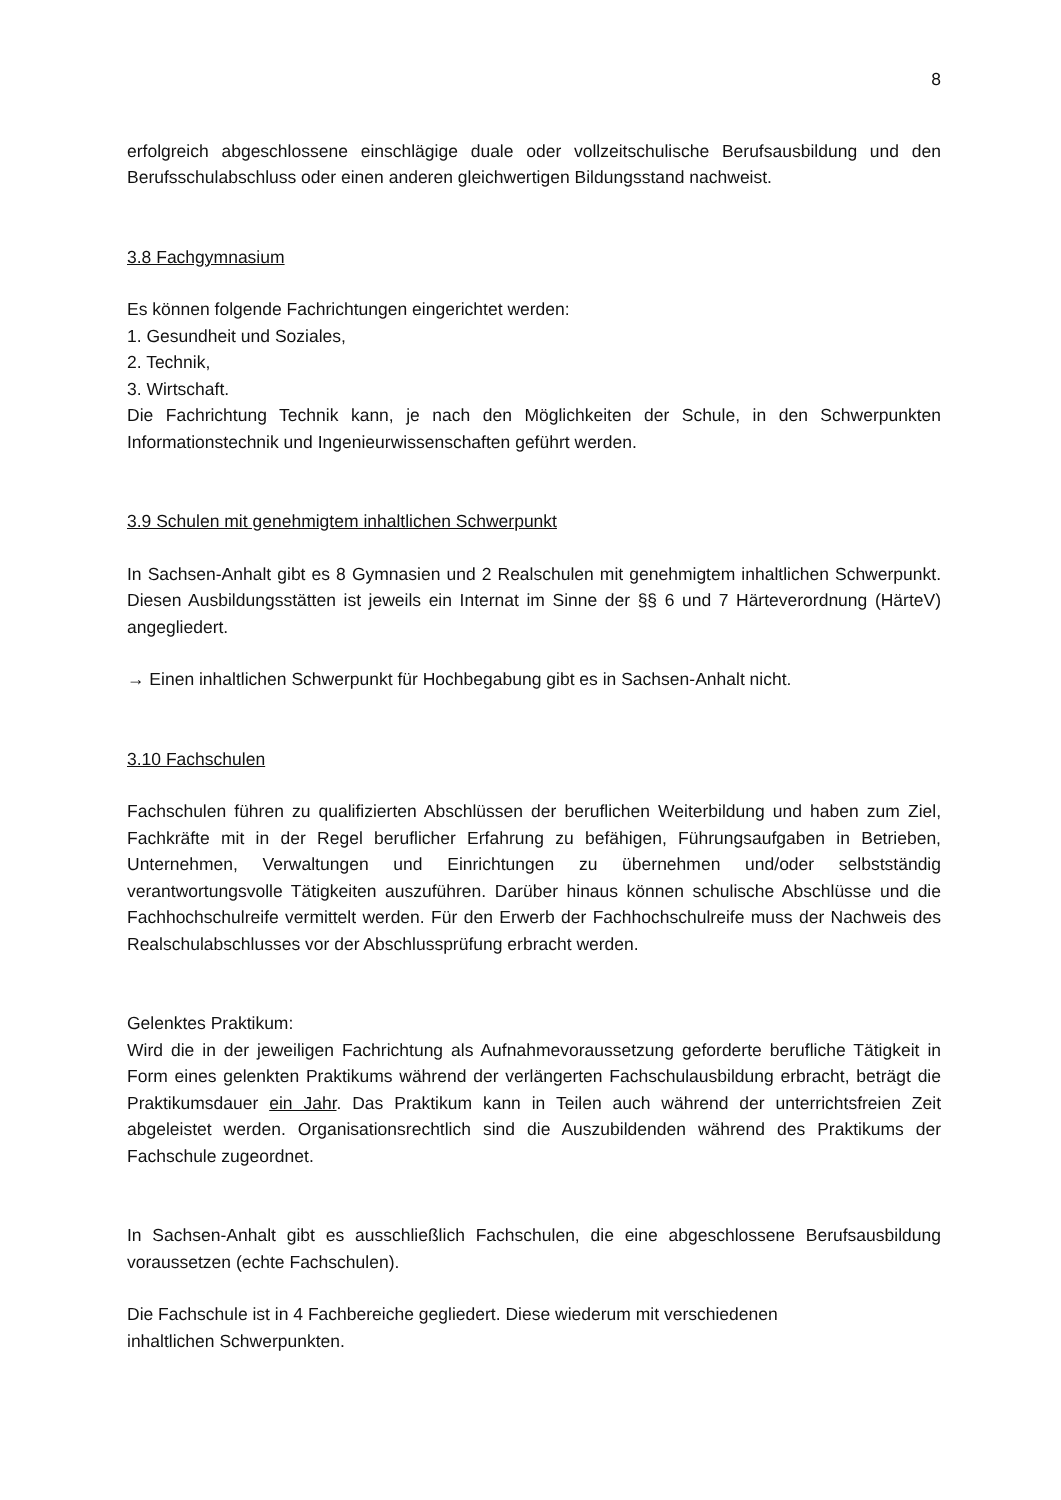8
erfolgreich abgeschlossene einschlägige duale oder vollzeitschulische Berufsausbildung und den Berufsschulabschluss oder einen anderen gleichwertigen Bildungsstand nachweist.
3.8 Fachgymnasium
Es können folgende Fachrichtungen eingerichtet werden:
1. Gesundheit und Soziales,
2. Technik,
3. Wirtschaft.
Die Fachrichtung Technik kann, je nach den Möglichkeiten der Schule, in den Schwerpunkten Informationstechnik und Ingenieurwissenschaften geführt werden.
3.9 Schulen mit genehmigtem inhaltlichen Schwerpunkt
In Sachsen-Anhalt gibt es 8 Gymnasien und 2 Realschulen mit genehmigtem inhaltlichen Schwerpunkt. Diesen Ausbildungsstätten ist jeweils ein Internat im Sinne der §§ 6 und 7 Härteverordnung (HärteV) angegliedert.
→ Einen inhaltlichen Schwerpunkt für Hochbegabung gibt es in Sachsen-Anhalt nicht.
3.10 Fachschulen
Fachschulen führen zu qualifizierten Abschlüssen der beruflichen Weiterbildung und haben zum Ziel, Fachkräfte mit in der Regel beruflicher Erfahrung zu befähigen, Führungsaufgaben in Betrieben, Unternehmen, Verwaltungen und Einrichtungen zu übernehmen und/oder selbstständig verantwortungsvolle Tätigkeiten auszuführen. Darüber hinaus können schulische Abschlüsse und die Fachhochschulreife vermittelt werden. Für den Erwerb der Fachhochschulreife muss der Nachweis des Realschulabschlusses vor der Abschlussprüfung erbracht werden.
Gelenktes Praktikum:
Wird die in der jeweiligen Fachrichtung als Aufnahmevoraussetzung geforderte berufliche Tätigkeit in Form eines gelenkten Praktikums während der verlängerten Fachschulausbildung erbracht, beträgt die Praktikumsdauer ein Jahr. Das Praktikum kann in Teilen auch während der unterrichtsfreien Zeit abgeleistet werden. Organisationsrechtlich sind die Auszubildenden während des Praktikums der Fachschule zugeordnet.
In Sachsen-Anhalt gibt es ausschließlich Fachschulen, die eine abgeschlossene Berufsausbildung voraussetzen (echte Fachschulen).
Die Fachschule ist in 4 Fachbereiche gegliedert. Diese wiederum mit verschiedenen
inhaltlichen Schwerpunkten.